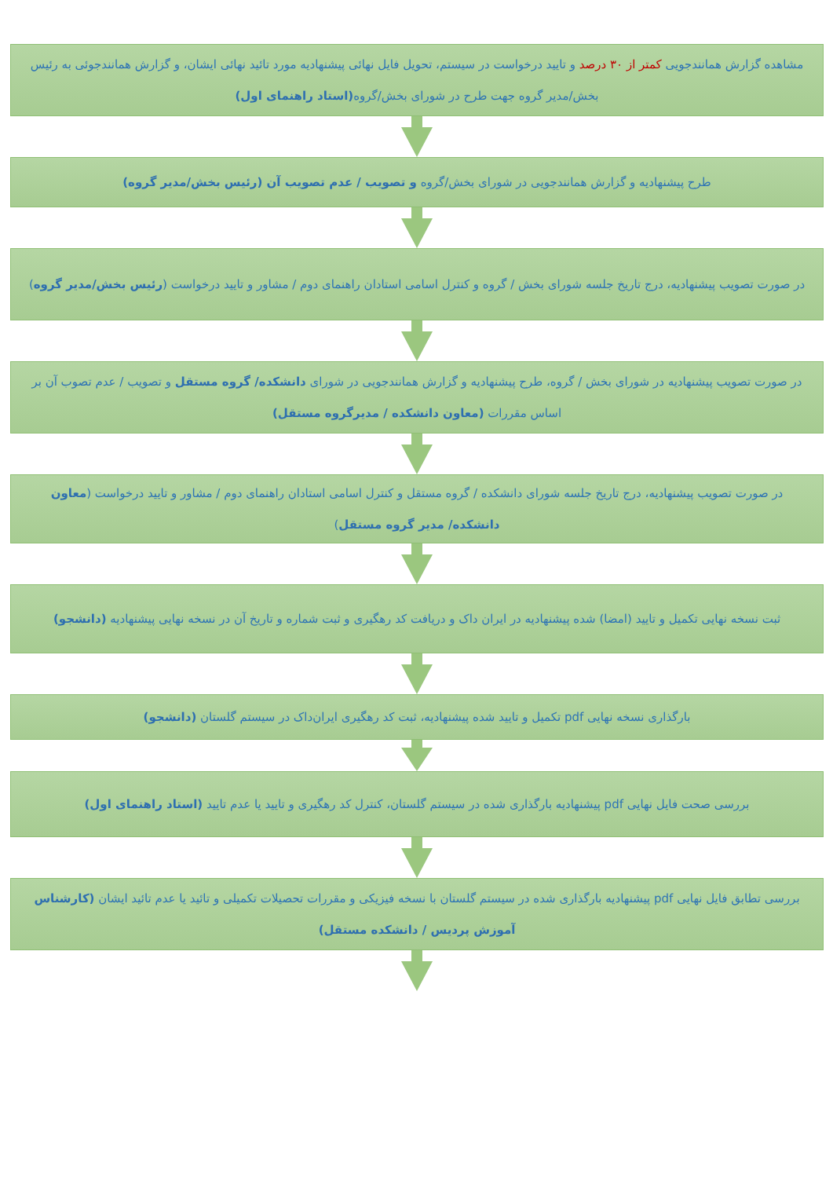مشاهده گزارش همانندجویی کمتر از ۳۰ درصد و تایید درخواست در سیستم، تحویل فایل نهائی پیشنهادیه مورد تائید نهائی ایشان، و گزارش همانندجوئی به رئیس بخش/مدیر گروه جهت طرح در شورای بخش/گروه(استاد راهنمای اول)
طرح پیشنهادیه و گزارش همانندجویی در شورای بخش/گروه و تصویب / عدم تصویب آن (رئیس بخش/مدیر گروه)
در صورت تصویب پیشنهادیه، درج تاریخ جلسه شورای بخش / گروه و کنترل اسامی استادان راهنمای دوم / مشاور و تایید درخواست (رئیس بخش/مدیر گروه)
در صورت تصویب پیشنهادیه در شورای بخش / گروه، طرح پیشنهادیه و گزارش همانندجویی در شورای دانشکده/ گروه مستقل و تصویب / عدم تصوب آن بر اساس مقررات (معاون دانشکده / مدیرگروه مستقل)
در صورت تصویب پیشنهادیه، درج تاریخ جلسه شورای دانشکده / گروه مستقل و کنترل اسامی استادان راهنمای دوم / مشاور و تایید درخواست (معاون دانشکده/ مدیر گروه مستقل)
ثبت نسخه نهایی تکمیل و تایید (امضا) شده پیشنهادیه در ایران داک و دریافت کد رهگیری و ثبت شماره و تاریخ آن در نسخه نهایی پیشنهادیه (دانشجو)
بارگذاری نسخه نهایی pdf تکمیل و تایید شده پیشنهادیه، ثبت کد رهگیری ایران‌داک در سیستم گلستان (دانشجو)
بررسی صحت فایل نهایی pdf پیشنهادیه بارگذاری شده در سیستم گلستان، کنترل کد رهگیری و تایید یا عدم تایید (استاد راهنمای اول)
بررسی تطابق فایل نهایی pdf پیشنهادیه بارگذاری شده در سیستم گلستان با نسخه فیزیکی و مقررات تحصیلات تکمیلی و تائید یا عدم تائید ایشان (کارشناس آموزش پردیس / دانشکده مستقل)